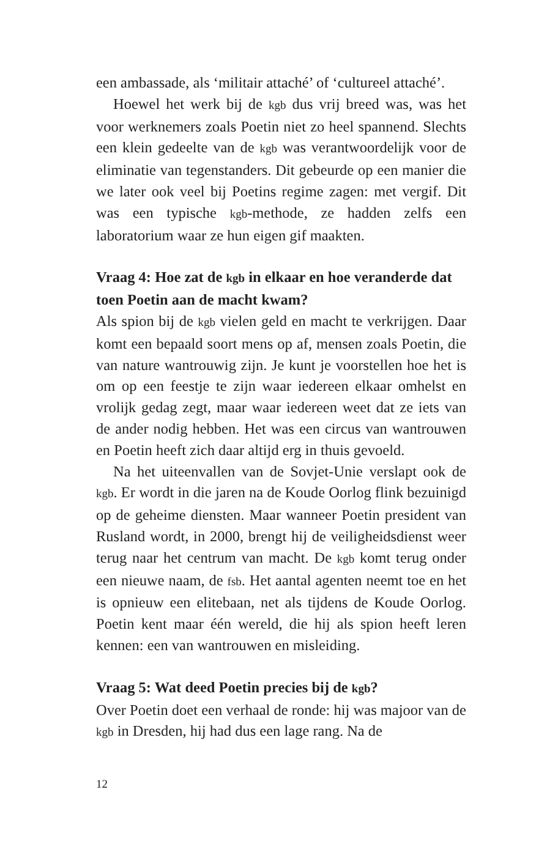een ambassade, als ‘militair attaché’ of ‘cultureel attaché’.
Hoewel het werk bij de kgb dus vrij breed was, was het voor werknemers zoals Poetin niet zo heel spannend. Slechts een klein gedeelte van de kgb was verantwoordelijk voor de eliminatie van tegenstanders. Dit gebeurde op een manier die we later ook veel bij Poetins regime zagen: met vergif. Dit was een typische kgb-methode, ze hadden zelfs een laboratorium waar ze hun eigen gif maakten.
Vraag 4: Hoe zat de kgb in elkaar en hoe veranderde dat toen Poetin aan de macht kwam?
Als spion bij de kgb vielen geld en macht te verkrijgen. Daar komt een bepaald soort mens op af, mensen zoals Poetin, die van nature wantrouwig zijn. Je kunt je voorstellen hoe het is om op een feestje te zijn waar iedereen elkaar omhelst en vrolijk gedag zegt, maar waar iedereen weet dat ze iets van de ander nodig hebben. Het was een circus van wantrouwen en Poetin heeft zich daar altijd erg in thuis gevoeld.
Na het uiteenvallen van de Sovjet-Unie verslapt ook de kgb. Er wordt in die jaren na de Koude Oorlog flink bezuinigd op de geheime diensten. Maar wanneer Poetin president van Rusland wordt, in 2000, brengt hij de veiligheidsdienst weer terug naar het centrum van macht. De kgb komt terug onder een nieuwe naam, de fsb. Het aantal agenten neemt toe en het is opnieuw een elitebaan, net als tijdens de Koude Oorlog. Poetin kent maar één wereld, die hij als spion heeft leren kennen: een van wantrouwen en misleiding.
Vraag 5: Wat deed Poetin precies bij de kgb?
Over Poetin doet een verhaal de ronde: hij was majoor van de kgb in Dresden, hij had dus een lage rang. Na de
12